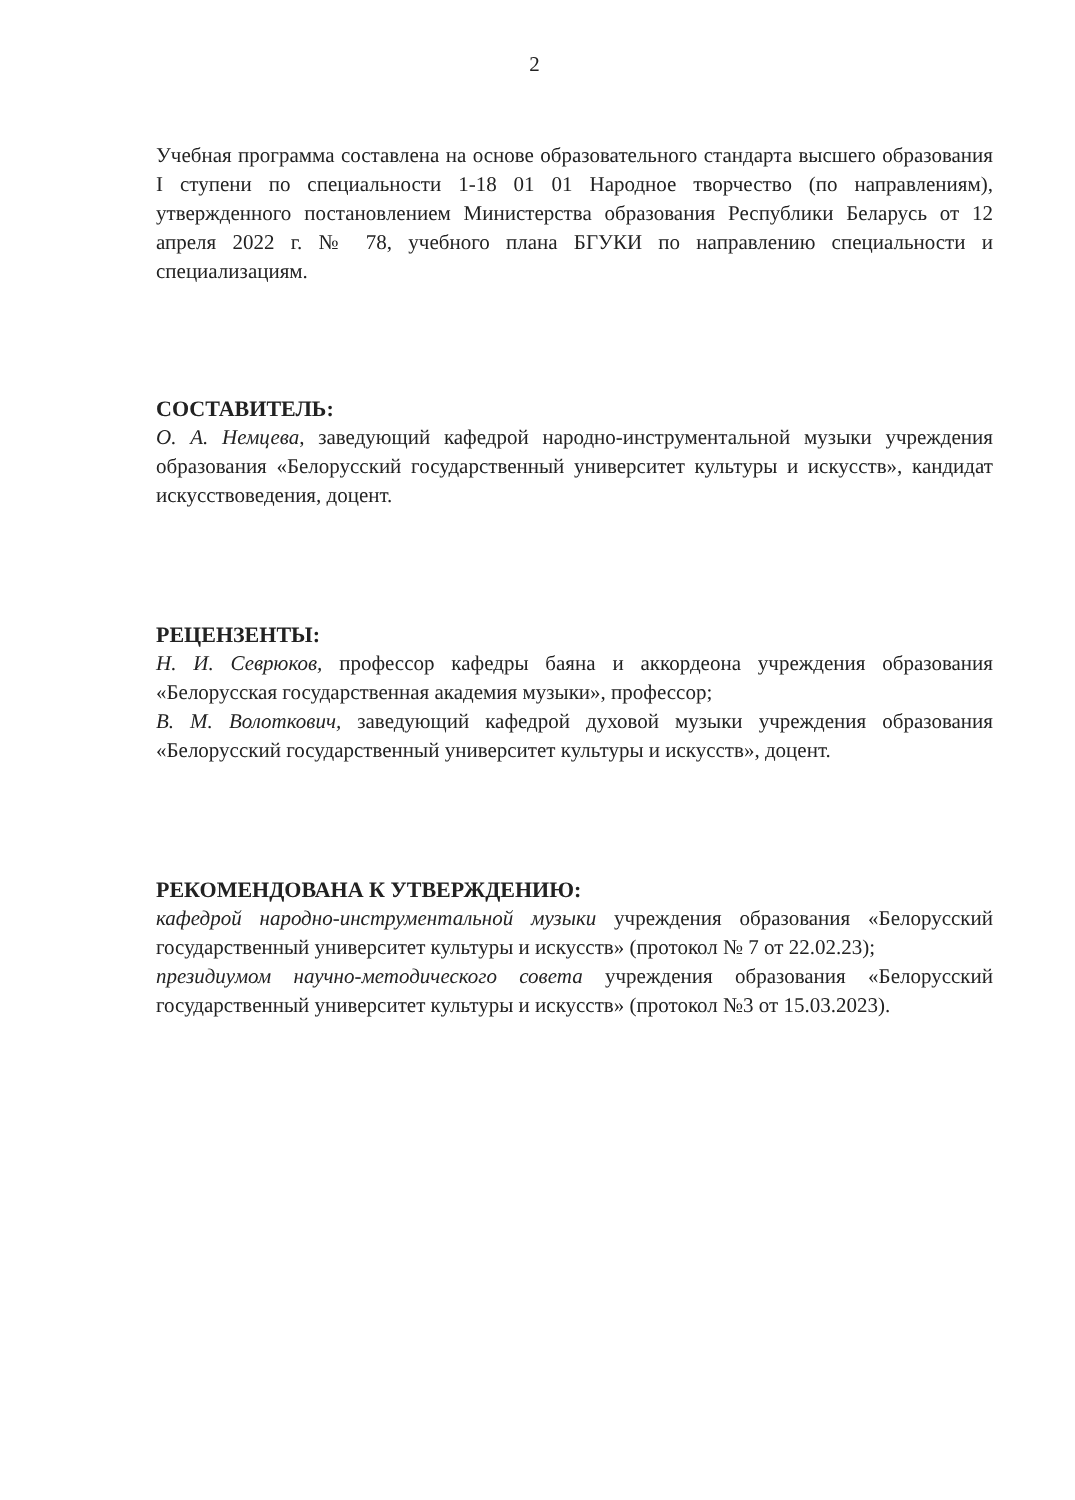2
Учебная программа составлена на основе образовательного стандарта высшего образования I ступени по специальности 1-18 01 01 Народное творчество (по направлениям), утвержденного постановлением Министерства образования Республики Беларусь от 12 апреля 2022 г. № 78, учебного плана БГУКИ по направлению специальности и специализациям.
СОСТАВИТЕЛЬ:
О. А. Немцева, заведующий кафедрой народно-инструментальной музыки учреждения образования «Белорусский государственный университет культуры и искусств», кандидат искусствоведения, доцент.
РЕЦЕНЗЕНТЫ:
Н. И. Севрюков, профессор кафедры баяна и аккордеона учреждения образования «Белорусская государственная академия музыки», профессор;
В. М. Волоткович, заведующий кафедрой духовой музыки учреждения образования «Белорусский государственный университет культуры и искусств», доцент.
РЕКОМЕНДОВАНА К УТВЕРЖДЕНИЮ:
кафедрой народно-инструментальной музыки учреждения образования «Белорусский государственный университет культуры и искусств» (протокол № 7 от 22.02.23);
президиумом научно-методического совета учреждения образования «Белорусский государственный университет культуры и искусств» (протокол №3 от 15.03.2023).